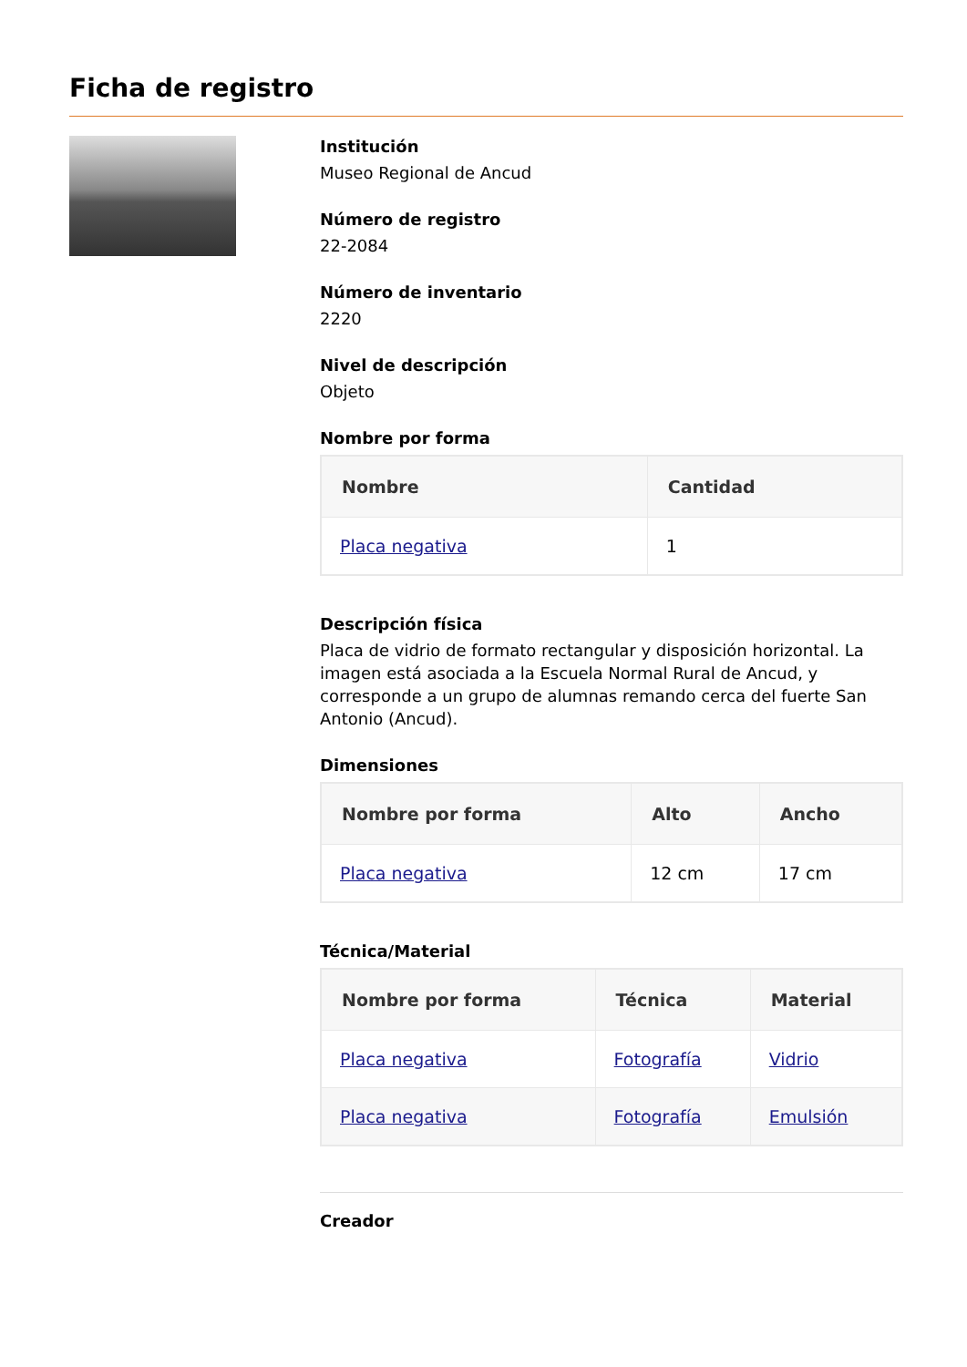Ficha de registro
Institución
Museo Regional de Ancud
Número de registro
22-2084
Número de inventario
2220
Nivel de descripción
Objeto
Nombre por forma
| Nombre | Cantidad |
| --- | --- |
| Placa negativa | 1 |
Descripción física
Placa de vidrio de formato rectangular y disposición horizontal. La imagen está asociada a la Escuela Normal Rural de Ancud, y corresponde a un grupo de alumnas remando cerca del fuerte San Antonio (Ancud).
Dimensiones
| Nombre por forma | Alto | Ancho |
| --- | --- | --- |
| Placa negativa | 12 cm | 17 cm |
Técnica/Material
| Nombre por forma | Técnica | Material |
| --- | --- | --- |
| Placa negativa | Fotografía | Vidrio |
| Placa negativa | Fotografía | Emulsión |
Creador